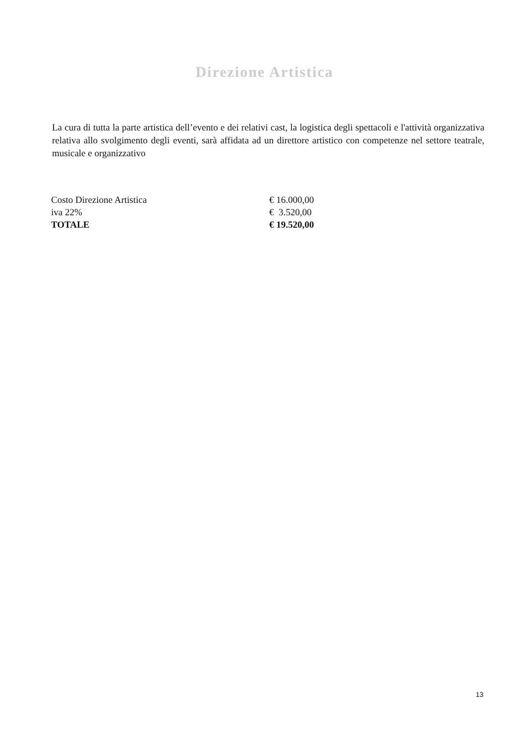Direzione Artistica
La cura di tutta la parte artistica dell’evento e dei relativi cast, la logistica degli spettacoli e l'attività organizzativa relativa allo svolgimento degli eventi, sarà affidata ad un direttore artistico con competenze nel settore teatrale, musicale e organizzativo
| Costo Direzione Artistica | € 16.000,00 |
| iva 22% | € 3.520,00 |
| TOTALE | € 19.520,00 |
13